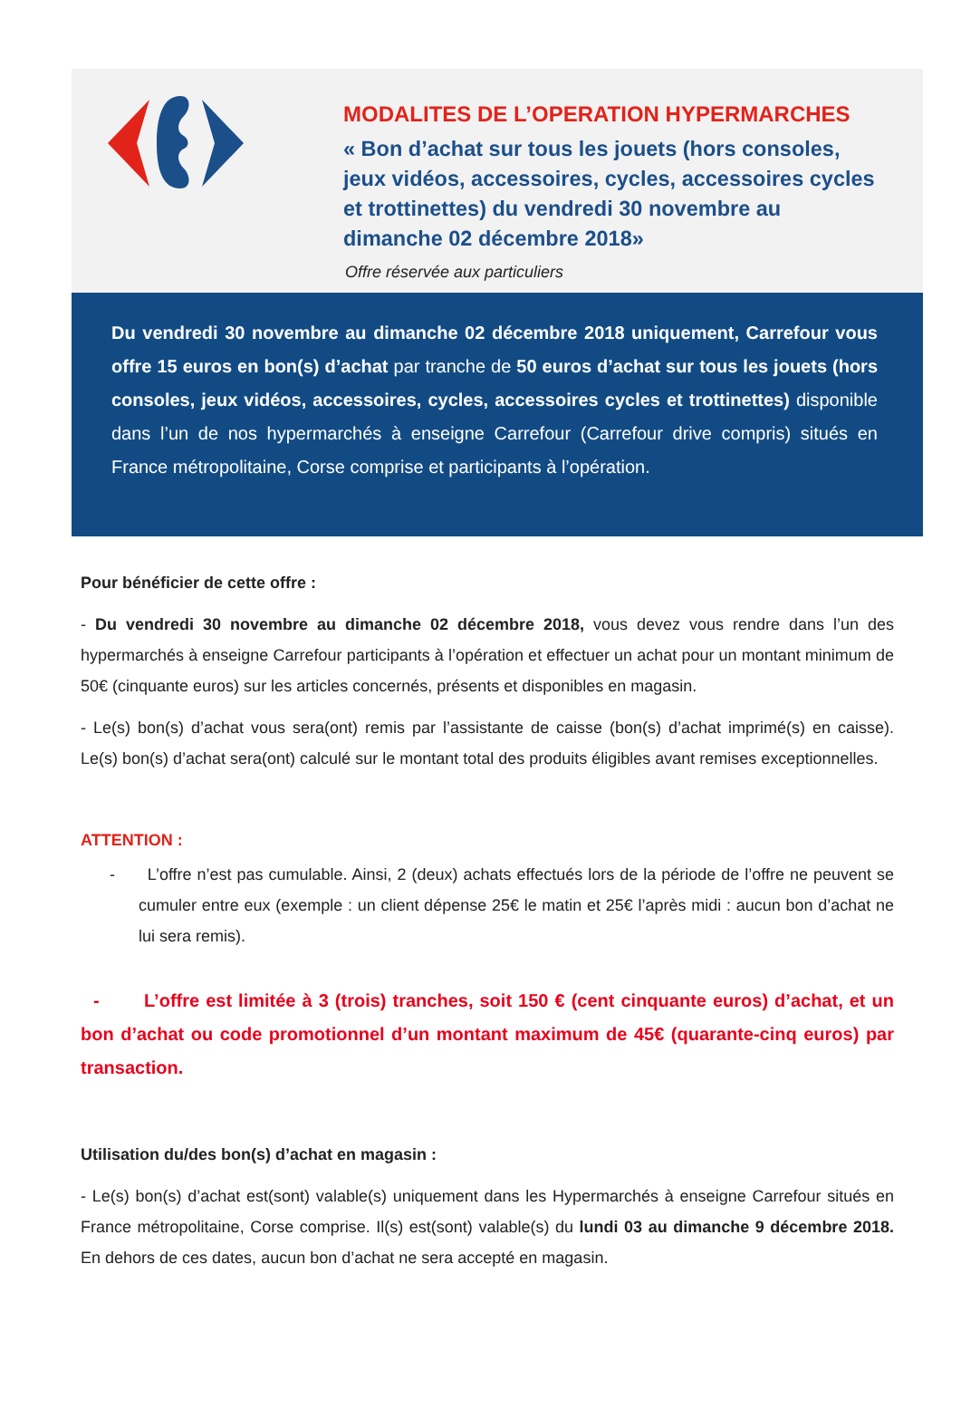MODALITES DE L’OPERATION HYPERMARCHES
« Bon d’achat sur tous les jouets (hors consoles,
jeux vidéos, accessoires, cycles, accessoires cycles
et trottinettes) du vendredi 30 novembre au
dimanche 02 décembre 2018»
Offre réservée aux particuliers
Du vendredi 30 novembre au dimanche 02 décembre 2018 uniquement, Carrefour vous offre 15 euros en bon(s) d’achat par tranche de 50 euros d’achat sur tous les jouets (hors consoles, jeux vidéos, accessoires, cycles, accessoires cycles et trottinettes) disponible dans l’un de nos hypermarchés à enseigne Carrefour (Carrefour drive compris) situés en France métropolitaine, Corse comprise et participants à l’opération.
Pour bénéficier de cette offre :
- Du vendredi 30 novembre au dimanche 02 décembre 2018, vous devez vous rendre dans l’un des hypermarchés à enseigne Carrefour participants à l’opération et effectuer un achat pour un montant minimum de 50€ (cinquante euros) sur les articles concernés, présents et disponibles en magasin.
- Le(s) bon(s) d’achat vous sera(ont) remis par l’assistante de caisse (bon(s) d’achat imprimé(s) en caisse). Le(s) bon(s) d’achat sera(ont) calculé sur le montant total des produits éligibles avant remises exceptionnelles.
ATTENTION :
- L’offre n’est pas cumulable. Ainsi, 2 (deux) achats effectués lors de la période de l’offre ne peuvent se cumuler entre eux (exemple : un client dépense 25€ le matin et 25€ l’après midi : aucun bon d’achat ne lui sera remis).
- L’offre est limitée à 3 (trois) tranches, soit 150 € (cent cinquante euros) d’achat, et un bon d’achat ou code promotionnel d’un montant maximum de 45€ (quarante-cinq euros) par transaction.
Utilisation du/des bon(s) d’achat en magasin :
- Le(s) bon(s) d’achat est(sont) valable(s) uniquement dans les Hypermarchés à enseigne Carrefour situés en France métropolitaine, Corse comprise. Il(s) est(sont) valable(s) du lundi 03 au dimanche 9 décembre 2018. En dehors de ces dates, aucun bon d’achat ne sera accepté en magasin.